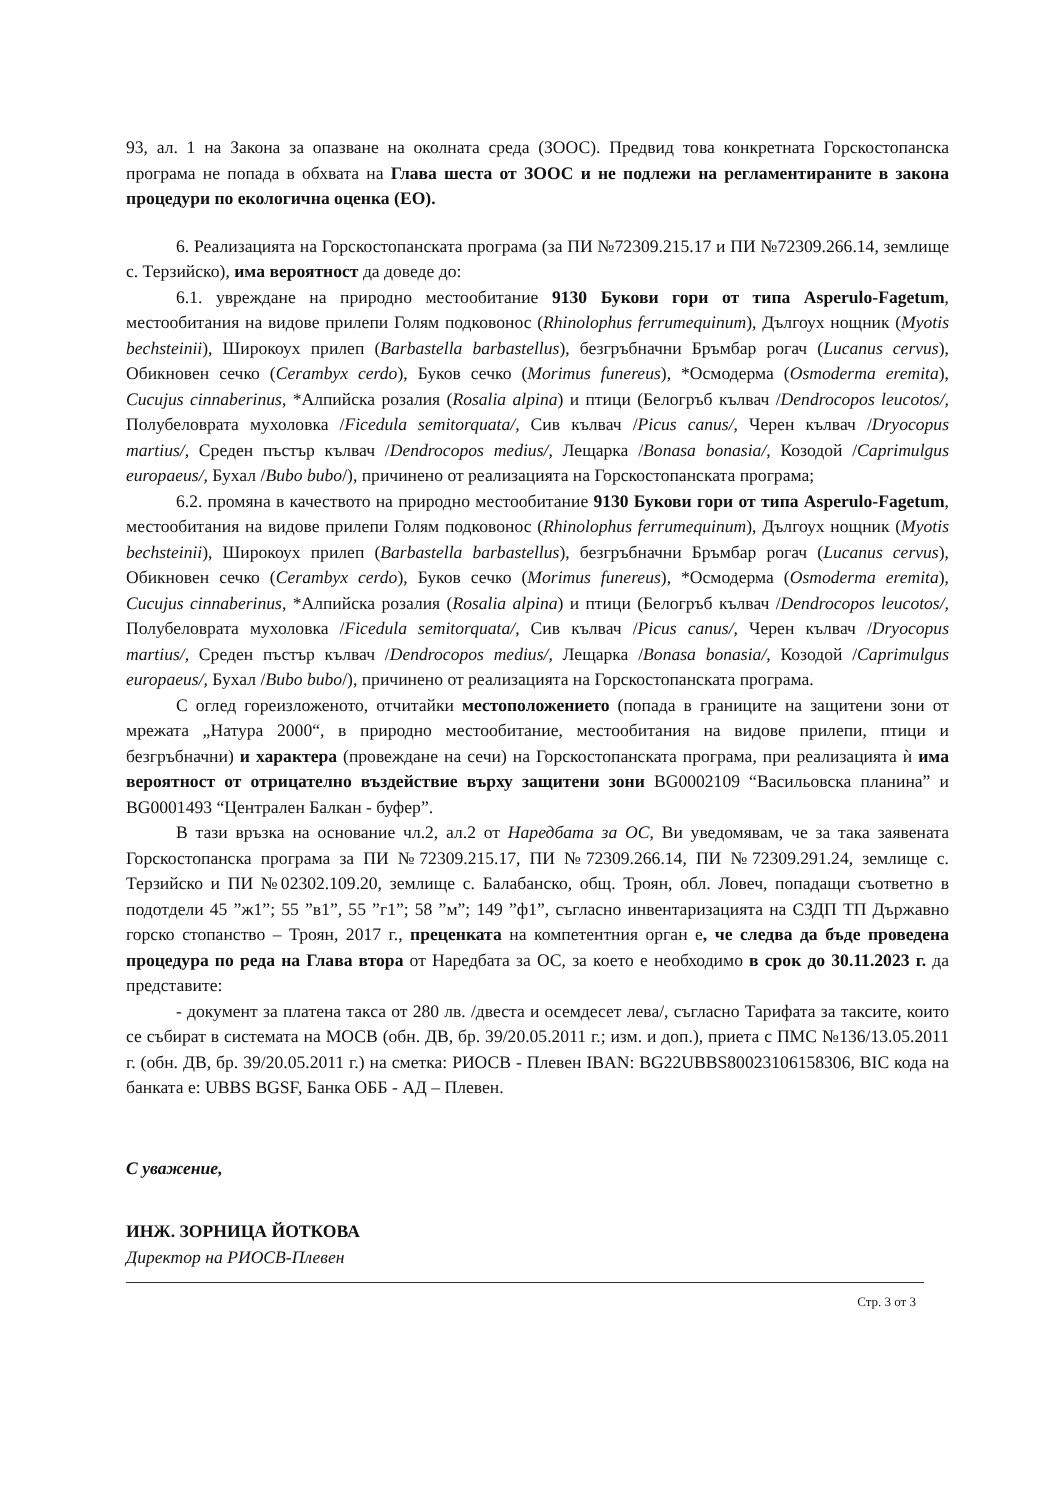93, ал. 1 на Закона за опазване на околната среда (ЗООС). Предвид това конкретната Горскостопанска програма не попада в обхвата на Глава шеста от ЗООС и не подлежи на регламентираните в закона процедури по екологична оценка (ЕО).
6. Реализацията на Горскостопанската програма (за ПИ №72309.215.17 и ПИ №72309.266.14, землище с. Терзийско), има вероятност да доведе до:
6.1. увреждане на природно местообитание 9130 Букови гори от типа Asperulo-Fagetum, местообитания на видове прилепи Голям подковонос (Rhinolophus ferrumequinum), Дългоух нощник (Myotis bechsteinii), Широкоух прилеп (Barbastella barbastellus), безгръбначни Бръмбар рогач (Lucanus cervus), Обикновен сечко (Cerambyx cerdo), Буков сечко (Morimus funereus), *Осмодерма (Osmoderma eremita), Cucujus cinnaberinus, *Алпийска розалия (Rosalia alpina) и птици (Белогръб кълвач /Dendrocopos leucotos/, Полубеловрата мухоловка /Ficedula semitorquata/, Сив кълвач /Picus canus/, Черен кълвач /Dryocopus martius/, Среден пъстър кълвач /Dendrocopos medius/, Лещарка /Bonasa bonasia/, Козодой /Caprimulgus europaeus/, Бухал /Bubo bubo/), причинено от реализацията на Горскостопанската програма;
6.2. промяна в качеството на природно местообитание 9130 Букови гори от типа Asperulo-Fagetum, местообитания на видове прилепи Голям подковонос (Rhinolophus ferrumequinum), Дългоух нощник (Myotis bechsteinii), Широкоух прилеп (Barbastella barbastellus), безгръбначни Бръмбар рогач (Lucanus cervus), Обикновен сечко (Cerambyx cerdo), Буков сечко (Morimus funereus), *Осмодерма (Osmoderma eremita), Cucujus cinnaberinus, *Алпийска розалия (Rosalia alpina) и птици (Белогръб кълвач /Dendrocopos leucotos/, Полубеловрата мухоловка /Ficedula semitorquata/, Сив кълвач /Picus canus/, Черен кълвач /Dryocopus martius/, Среден пъстър кълвач /Dendrocopos medius/, Лещарка /Bonasa bonasia/, Козодой /Caprimulgus europaeus/, Бухал /Bubo bubo/), причинено от реализацията на Горскостопанската програма.
С оглед гореизложеното, отчитайки местоположението (попада в границите на защитени зони от мрежата „Натура 2000“, в природно местообитание, местообитания на видове прилепи, птици и безгръбначни) и характера (провеждане на сечи) на Горскостопанската програма, при реализацията ѝ има вероятност от отрицателно въздействие върху защитени зони BG0002109 “Васильовска планина” и BG0001493 “Централен Балкан - буфер”.
В тази връзка на основание чл.2, ал.2 от Наредбата за ОС, Ви уведомявам, че за така заявената Горскостопанска програма за ПИ №72309.215.17, ПИ №72309.266.14, ПИ №72309.291.24, землище с. Терзийско и ПИ №02302.109.20, землище с. Балабанско, общ. Троян, обл. Ловеч, попадащи съответно в подотдели 45 ”ж1”; 55 ”в1”, 55 ”г1”; 58 ”м”; 149 ”ф1”, съгласно инвентаризацията на СЗДП ТП Държавно горско стопанство – Троян, 2017 г., преценката на компетентния орган е, че следва да бъде проведена процедура по реда на Глава втора от Наредбата за ОС, за което е необходимо в срок до 30.11.2023 г. да представите:
- документ за платена такса от 280 лв. /двеста и осемдесет лева/, съгласно Тарифата за таксите, които се събират в системата на МОСВ (обн. ДВ, бр. 39/20.05.2011 г.; изм. и доп.), приета с ПМС №136/13.05.2011 г. (обн. ДВ, бр. 39/20.05.2011 г.) на сметка: РИОСВ - Плевен IBAN: BG22UBBS80023106158306, BIC кода на банката е: UBBS BGSF, Банка ОББ - АД – Плевен.
С уважение,
ИНЖ. ЗОРНИЦА ЙОТКОВА
Директор на РИОСВ-Плевен
Стр. 3 от 3